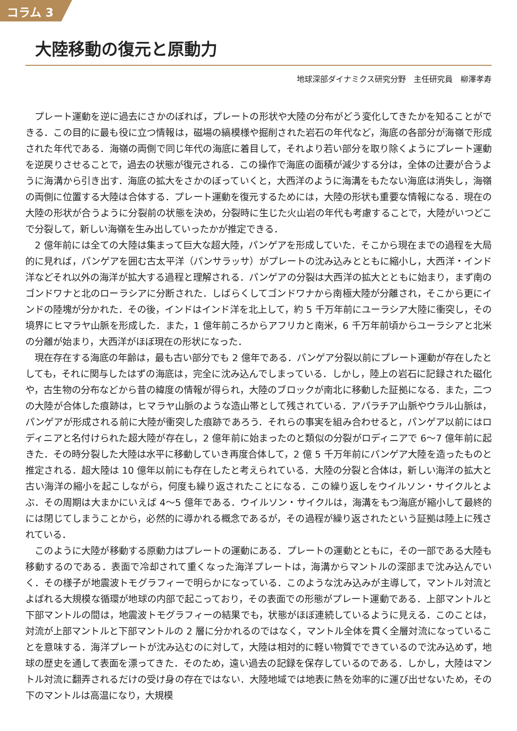コラム 3
大陸移動の復元と原動力
地球深部ダイナミクス研究分野　主任研究員　柳澤孝寿
プレート運動を逆に過去にさかのぼれば，プレートの形状や大陸の分布がどう変化してきたかを知ることができる．この目的に最も役に立つ情報は，磁場の縞模様や掘削された岩石の年代など，海底の各部分が海嶺で形成された年代である．海嶺の両側で同じ年代の海底に着目して，それより若い部分を取り除くようにプレート運動を逆戻りさせることで，過去の状態が復元される．この操作で海底の面積が減少する分は，全体の辻妻が合うように海溝から引き出す．海底の拡大をさかのぼっていくと，大西洋のように海溝をもたない海底は消失し，海嶺の両側に位置する大陸は合体する．プレート運動を復元するためには，大陸の形状も重要な情報になる．現在の大陸の形状が合うように分裂前の状態を決め，分裂時に生じた火山岩の年代も考慮することで，大陸がいつどこで分裂して，新しい海嶺を生み出していったかが推定できる．
2 億年前には全ての大陸は集まって巨大な超大陸，パンゲアを形成していた．そこから現在までの過程を大局的に見れば，パンゲアを囲む古太平洋（パンサラッサ）がプレートの沈み込みとともに縮小し，大西洋・インド洋などそれ以外の海洋が拡大する過程と理解される．パンゲアの分裂は大西洋の拡大とともに始まり，まず南のゴンドワナと北のローラシアに分断された．しばらくしてゴンドワナから南極大陸が分離され，そこから更にインドの陸塊が分かれた．その後，インドはインド洋を北上して，約 5 千万年前にユーラシア大陸に衝突し，その境界にヒマラヤ山脈を形成した．また，1 億年前ころからアフリカと南米，6 千万年前頃からユーラシアと北米の分離が始まり，大西洋がほぼ現在の形状になった．
現在存在する海底の年齢は，最も古い部分でも 2 億年である．パンゲア分裂以前にプレート運動が存在したとしても，それに関与したはずの海底は，完全に沈み込んでしまっている．しかし，陸上の岩石に記録された磁化や，古生物の分布などから昔の緯度の情報が得られ，大陸のブロックが南北に移動した証拠になる．また，二つの大陸が合体した痕跡は，ヒマラヤ山脈のような造山帯として残されている．アパラチア山脈やウラル山脈は，パンゲアが形成される前に大陸が衝突した痕跡であろう．それらの事実を組み合わせると，パンゲア以前にはロディニアと名付けられた超大陸が存在し，2 億年前に始まったのと類似の分裂がロディニアで 6～7 億年前に起きた．その時分裂した大陸は水平に移動していき再度合体して，2 億 5 千万年前にパンゲア大陸を造ったものと推定される．超大陸は 10 億年以前にも存在したと考えられている．大陸の分裂と合体は，新しい海洋の拡大と古い海洋の縮小を起こしながら，何度も繰り返されたことになる．この繰り返しをウイルソン・サイクルとよぶ．その周期は大まかにいえば 4～5 億年である．ウイルソン・サイクルは，海溝をもつ海底が縮小して最終的には閉じてしまうことから，必然的に導かれる概念であるが，その過程が繰り返されたという証拠は陸上に残されている．
このように大陸が移動する原動力はプレートの運動にある．プレートの運動とともに，その一部である大陸も移動するのである．表面で冷却されて重くなった海洋プレートは，海溝からマントルの深部まで沈み込んでいく．その様子が地震波トモグラフィーで明らかになっている．このような沈み込みが主導して，マントル対流とよばれる大規模な循環が地球の内部で起こっており，その表面での形態がプレート運動である．上部マントルと下部マントルの間は，地震波トモグラフィーの結果でも，状態がほぼ連続しているように見える．このことは，対流が上部マントルと下部マントルの 2 層に分かれるのではなく，マントル全体を貫く全層対流になっていることを意味する．海洋プレートが沈み込むのに対して，大陸は相対的に軽い物質でできているので沈み込めず，地球の歴史を通して表面を漂ってきた．そのため，遠い過去の記録を保存しているのである．しかし，大陸はマントル対流に翻弄されるだけの受け身の存在ではない．大陸地域では地表に熱を効率的に運び出せないため，その下のマントルは高温になり，大規模